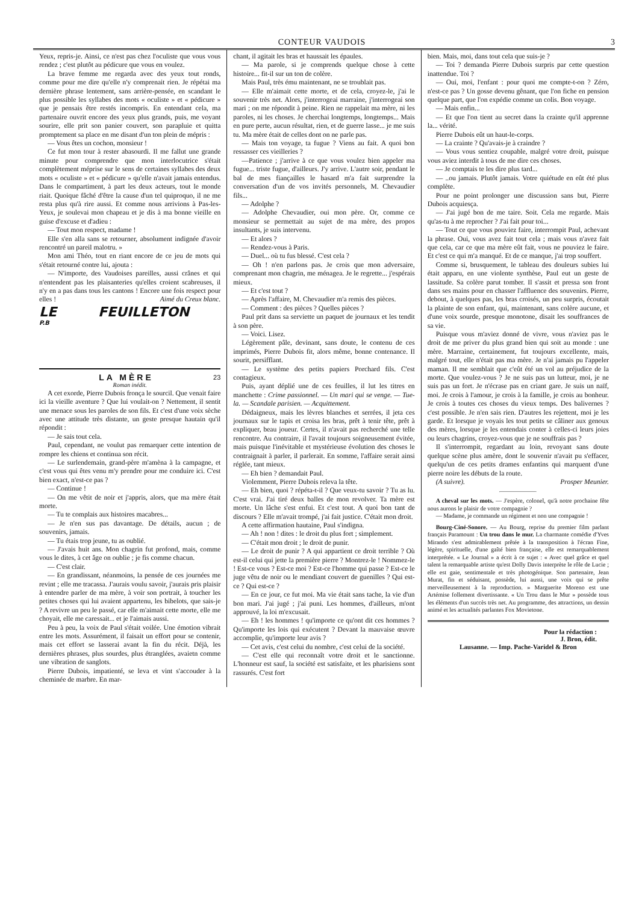CONTEUR VAUDOIS 3
Yeux, repris-je. Ainsi, ce n'est pas chez l'oculiste que vous vous rendez ; c'est plutôt au pédicure que vous en voulez.
La brave femme me regarda avec des yeux tout ronds, comme pour me dire qu'elle n'y comprenait rien. Je répétai ma dernière phrase lentement, sans arrière-pensée, en scandant le plus possible les syllabes des mots « oculiste » et « pédicure » que je pensais être restés incompris. En entendant cela, ma partenaire ouvrit encore des yeux plus grands, puis, me voyant sourire, elle prit son panier couvert, son parapluie et quitta promptement sa place en me disant d'un ton plein de mépris :
— Vous êtes un cochon, monsieur !
Ce fut mon tour à rester abasourdi. Il me fallut une grande minute pour comprendre que mon interlocutrice s'était complètement méprise sur le sens de certaines syllabes des deux mots « oculiste » et « pédicure » qu'elle n'avait jamais entendus. Dans le compartiment, à part les deux acteurs, tout le monde riait. Quoique fâché d'être la cause d'un tel quiproquo, il ne me resta plus qu'à rire aussi. Et comme nous arrivions à Pas-les-Yeux, je soulevai mon chapeau et je dis à ma bonne vieille en guise d'excuse et d'adieu :
— Tout mon respect, madame !
Elle s'en alla sans se retourner, absolument indignée d'avoir rencontré un pareil malotru. »
Mon ami Théo, tout en riant encore de ce jeu de mots qui s'était retourné contre lui, ajouta :
— N'importe, des Vaudoises pareilles, aussi crânes et qui n'entendent pas les plaisanteries qu'elles croient scabreuses, il n'y en a pas dans tous les cantons ! Encore une fois respect pour elles ! Aimé du Creux blanc.
LE FEUILLETON
P.B
LA MÈRE 23
Roman inédit.
A cet exorde, Pierre Dubois fronça le sourcil. Que venait faire ici la vieille aventure ? Que lui voulait-on ? Nettement, il sentit une menace sous les paroles de son fils. Et c'est d'une voix sèche avec une attitude très distante, un geste presque hautain qu'il répondit :
— Je sais tout cela.
Paul, cependant, ne voulut pas remarquer cette intention de rompre les chiens et continua son récit.
— Le surlendemain, grand-père m'amèna à la campagne, et c'est vous qui êtes venu m'y prendre pour me conduire ici. C'est bien exact, n'est-ce pas ?
— Continue !
— On me vêtit de noir et j'appris, alors, que ma mère était morte.
— Tu te complais aux histoires macabres...
— Je n'en sus pas davantage. De détails, aucun ; de souvenirs, jamais.
— Tu étais trop jeune, tu as oublié.
— J'avais huit ans. Mon chagrin fut profond, mais, comme vous le dites, à cet âge on oublie ; je fis comme chacun.
— C'est clair.
— En grandissant, néanmoins, la pensée de ces journées me revint ; elle me tracassa. J'aurais voulu savoir, j'aurais pris plaisir à entendre parler de ma mère, à voir son portrait, à toucher les petites choses qui lui avaient appartenu, les bibelots, que sais-je ? A revivre un peu le passé, car elle m'aimait cette morte, elle me choyait, elle me caressait... et je l'aimais aussi.
Peu à peu, la voix de Paul s'était voilée. Une émotion vibrait entre les mots. Assurément, il faisait un effort pour se contenir, mais cet effort se lasserai avant la fin du récit. Déjà, les dernières phrases, plus sourdes, plus étranglées, avaietn comme une vibration de sanglots.
Pierre Dubois, impatienté, se leva et vint s'accouder à la cheminée de marbre. En mar-
chant, il agitait les bras et haussait les épaules.
— Ma parole, si je comprends quelque chose à cette histoire... fit-il sur un ton de colère.
Mais Paul, très ému maintenant, ne se troublait pas.
— Elle m'aimait cette morte, et de cela, croyez-le, j'ai le souvenir très net. Alors, j'interrogeai marraine, j'interrogeai son mari ; on me répondit à peine. Rien ne rappelait ma mère, ni les paroles, ni les choses. Je cherchai longtemps, longtemps... Mais en pure perte, aucun résultat, rien, et de guerre lasse... je me suis tu. Ma mère était de celles dont on ne parle pas.
— Mais ton voyage, ta fugue ? Viens au fait. A quoi bon ressasser ces vieilleries ?
—Patience ; j'arrive à ce que vous voulez bien appeler ma fugue... triste fugue, d'ailleurs. J'y arrive. L'autre soir, pendant le bal de mes fiançailles le hasard m'a fait surprendre la conversation d'un de vos invités personnels, M. Chevaudier fils...
— Adolphe ?
— Adolphe Chevaudier, oui mon père. Or, comme ce monsieur se permettait au sujet de ma mère, des propos insultants, je suis intervenu.
— Et alors ?
— Rendez-vous à Paris.
— Duel... où tu fus blessé. C'est cela ?
— Oh ! n'en parlons pas. Je crois que mon adversaire, comprenant mon chagrin, me ménagea. Je le regrette... j'espérais mieux.
— Et c'est tout ?
— Après l'affaire, M. Chevaudier m'a remis des pièces.
— Comment : des pièces ? Quelles pièces ?
Paul prit dans sa serviette un paquet de journaux et les tendit à son père.
— Voici. Lisez.
Légèrement pâle, devinant, sans doute, le contenu de ces imprimés, Pierre Dubois fit, alors même, bonne contenance. Il sourit, persifflant.
— Le système des petits papiers Porchard fils. C'est contagieux.
Puis, ayant déplié une de ces feuilles, il lut les titres en manchette : Crime passionnel. — Un mari qui se venge. — Tue-la. — Scandale parisien. — Acquittement.
Dédaigneux, mais les lèvres blanches et serrées, il jeta ces journaux sur le tapis et croisa les bras, prêt à tenir tête, prêt à expliquer, beau joueur. Certes, il n'avait pas recherché une telle rencontre. Au contraire, il l'avait toujours soigneusement évitée, mais puisque l'inévitable et mystérieuse évolution des choses le contraignait à parler, il parlerait. En somme, l'affaire serait ainsi réglée, tant mieux.
— Eh bien ? demandait Paul.
Violemment, Pierre Dubois releva la tête.
— Eh bien, quoi ? répéta-t-il ? Que veux-tu savoir ? Tu as lu. C'est vrai. J'ai tiré deux balles de mon revolver. Ta mère est morte. Un lâche s'est enfui. Et c'est tout. A quoi bon tant de discours ? Elle m'avait trompé, j'ai fait justice. C'était mon droit.
A cette affirmation hautaine, Paul s'indigna.
— Ah ! non ! dites : le droit du plus fort ; simplement.
— C'était mon droit ; le droit de punir.
— Le droit de punir ? A qui appartient ce droit terrible ? Où est-il celui qui jette la première pierre ? Montrez-le ! Nommez-le ! Est-ce vous ? Est-ce moi ? Est-ce l'homme qui passe ? Est-ce le juge vêtu de noir ou le mendiant couvert de guenilles ? Qui est-ce ? Qui est-ce ?
— En ce jour, ce fut moi. Ma vie était sans tache, la vie d'un bon mari. J'ai jugé ; j'ai puni. Les hommes, d'ailleurs, m'ont approuvé, la loi m'excusait.
— Eh ! les hommes ! qu'importe ce qu'ont dit ces hommes ? Qu'importe les lois qui exécutent ? Devant la mauvaise œuvre accomplie, qu'importe leur avis ?
— Cet avis, c'est celui du nombre, c'est celui de la société.
— C'est elle qui reconnaît votre droit et le sanctionne. L'honneur est sauf, la société est satisfaite, et les pharisiens sont rassurés. C'est fort
bien. Mais, moi, dans tout cela que suis-je ?
— Toi ? demanda Pierre Dubois surpris par cette question inattendue. Toi ?
— Oui, moi, l'enfant : pour quoi me compte-t-on ? Zéro, n'est-ce pas ? Un gosse devenu gênant, que l'on fiche en pension quelque part, que l'on expédie comme un colis. Bon voyage.
— Mais enfin...
— Et que l'on tient au secret dans la crainte qu'il apprenne la... vérité.
Pierre Dubois eût un haut-le-corps.
— La crainte ? Qu'avais-je à craindre ?
— Vous vous sentiez coupable, malgré votre droit, puisque vous aviez interdit à tous de me dire ces choses.
— Je comptais te les dire plus tard...
— ..ou jamais. Plutôt jamais. Votre quiétude en eût été plus complète.
Pour ne point prolonger une discussion sans but, Pierre Dubois acquiesça.
— J'ai jugé bon de me taire. Soit. Cela me regarde. Mais qu'as-tu à me reprocher ? J'ai fait pour toi...
— Tout ce que vous pouviez faire, interrompit Paul, achevant la phrase. Oui, vous avez fait tout cela ; mais vous n'avez fait que cela, car ce que ma mère eût fait, vous ne pouviez le faire. Et c'est ce qui m'a manqué. Et de ce manque, j'ai trop souffert.
Comme si, brusquement, le tableau des douleurs subies lui était apparu, en une violente synthèse, Paul eut un geste de lassitude. Sa colère parut tomber. Il s'assit et pressa son front dans ses mains pour en chasser l'affluence des souvenirs. Pierre, debout, à quelques pas, les bras croisés, un peu surpris, écoutait la plainte de son enfant, qui, maintenant, sans colère aucune, et d'une voix sourde, presque monotone, disait les souffrances de sa vie.
Puisque vous m'aviez donné de vivre, vous n'aviez pas le droit de me priver du plus grand bien qui soit au monde : une mère. Marraine, certainement, fut toujours excellente, mais, malgré tout, elle n'était pas ma mère. Je n'ai jamais pu l'appeler maman. Il me semblait que c'eût été un vol au préjudice de la morte. Que voulez-vous ? Je ne suis pas un lutteur, moi, je ne suis pas un fort. Je n'écrase pas en criant gare. Je suis un naïf, moi. Je crois à l'amour, je crois à la famille, je crois au bonheur. Je crois à toutes ces choses du vieux temps. Des balivernes ? c'est possible. Je n'en sais rien. D'autres les rejettent, moi je les garde. Et lorsque je voyais les tout petits se câliner aux genoux des mères, lorsque je les entendais conter à celles-ci leurs joies ou leurs chagrins, croyez-vous que je ne souffrais pas ?
Il s'interrompit, regardant au loin, revoyant sans doute quelque scène plus amère, dont le souvenir n'avait pu s'effacer, quelqu'un de ces petits drames enfantins qui marquent d'une pierre noire les débuts de la route.
(A suivre). Prosper Meunier.
A cheval sur les mots. — J'espère, colonel, qu'à notre prochaine fête nous aurons le plaisir de votre compagnie ?
— Madame, je commande un régiment et non une compagnie !
Bourg-Ciné-Sonore. — Au Bourg, reprise du premier film parlant français Paramount : Un trou dans le mur. La charmante comédie d'Yves Mirando s'est admirablement prêtée à la transposition à l'écran Fine, légère, spirituelle, d'une gaîté bien française, elle est remarquablement interprétée. « Le Journal » a écrit à ce sujet : « Avec quel grâce et quel talent la remarquable artiste qu'est Dolly Davis interprète le rôle de Lucie ; elle est gaie, sentimentale et très photogénique. Son partenaire, Jean Murat, fin et séduisant, possède, lui aussi, une voix qui se prête merveilleusement à la reproduction. » Marguerite Moreno est une Artémise follement divertissante. « Un Trou dans le Mur » possède tous les éléments d'un succès très net. Au programme, des attractions, un dessin animé et les actualités parlantes Fox Movietone.
Pour la rédaction :
J. Bron, édit.
Lausanne. — Imp. Pache-Varidel & Bron